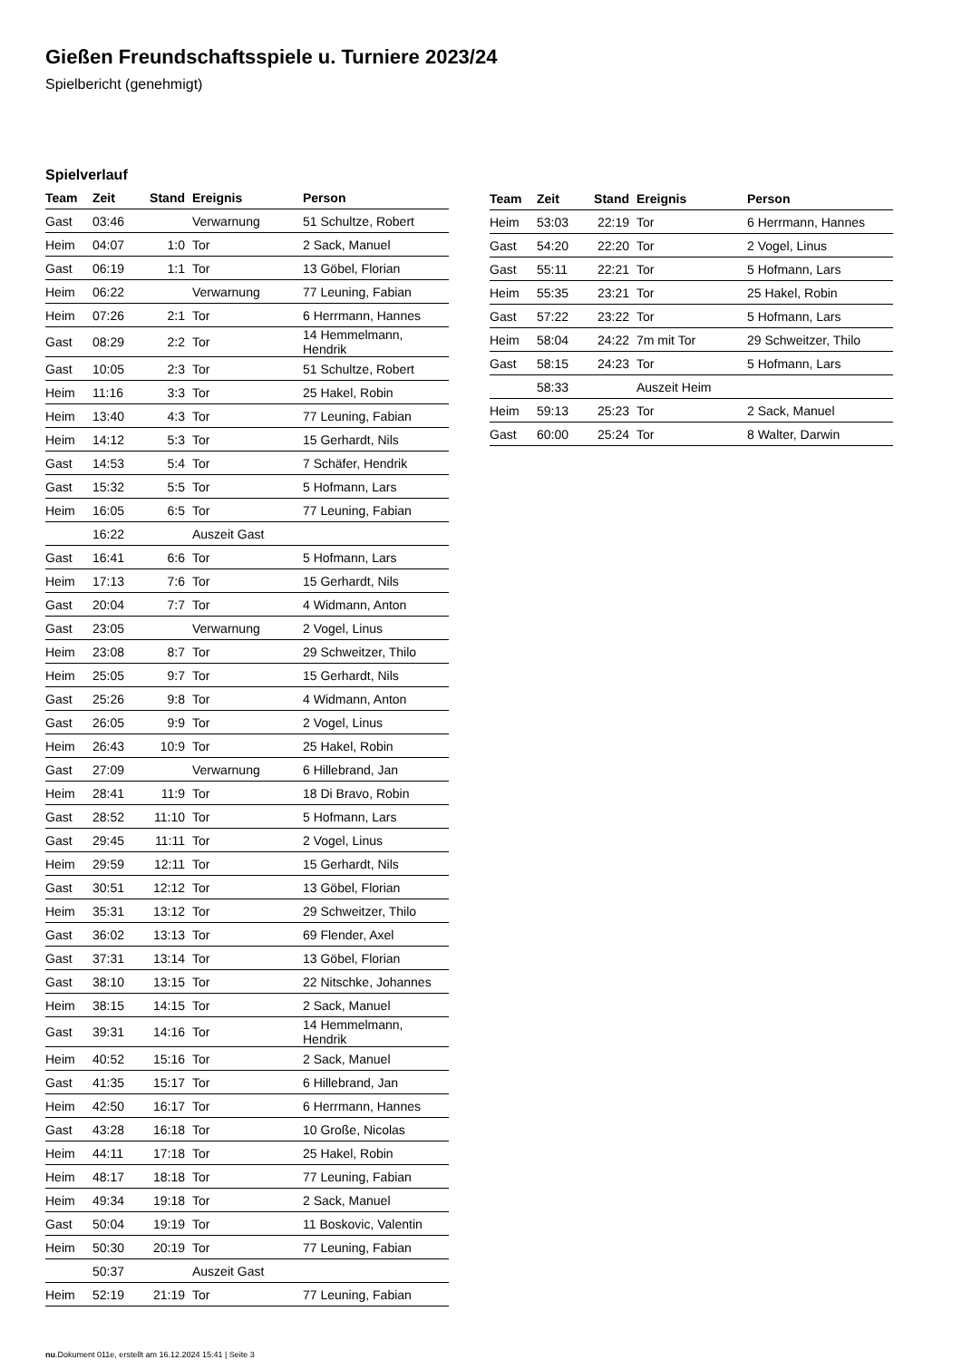Gießen Freundschaftsspiele u. Turniere 2023/24
Spielbericht (genehmigt)
Spielverlauf
| Team | Zeit | Stand | Ereignis | Person |
| --- | --- | --- | --- | --- |
| Gast | 03:46 | | Verwarnung | 51 Schultze, Robert |
| Heim | 04:07 | 1:0 | Tor | 2 Sack, Manuel |
| Gast | 06:19 | 1:1 | Tor | 13 Göbel, Florian |
| Heim | 06:22 | | Verwarnung | 77 Leuning, Fabian |
| Heim | 07:26 | 2:1 | Tor | 6 Herrmann, Hannes |
| Gast | 08:29 | 2:2 | Tor | 14 Hemmelmann, Hendrik |
| Gast | 10:05 | 2:3 | Tor | 51 Schultze, Robert |
| Heim | 11:16 | 3:3 | Tor | 25 Hakel, Robin |
| Heim | 13:40 | 4:3 | Tor | 77 Leuning, Fabian |
| Heim | 14:12 | 5:3 | Tor | 15 Gerhardt, Nils |
| Gast | 14:53 | 5:4 | Tor | 7 Schäfer, Hendrik |
| Gast | 15:32 | 5:5 | Tor | 5 Hofmann, Lars |
| Heim | 16:05 | 6:5 | Tor | 77 Leuning, Fabian |
| | 16:22 | | Auszeit Gast | |
| Gast | 16:41 | 6:6 | Tor | 5 Hofmann, Lars |
| Heim | 17:13 | 7:6 | Tor | 15 Gerhardt, Nils |
| Gast | 20:04 | 7:7 | Tor | 4 Widmann, Anton |
| Gast | 23:05 | | Verwarnung | 2 Vogel, Linus |
| Heim | 23:08 | 8:7 | Tor | 29 Schweitzer, Thilo |
| Heim | 25:05 | 9:7 | Tor | 15 Gerhardt, Nils |
| Gast | 25:26 | 9:8 | Tor | 4 Widmann, Anton |
| Gast | 26:05 | 9:9 | Tor | 2 Vogel, Linus |
| Heim | 26:43 | 10:9 | Tor | 25 Hakel, Robin |
| Gast | 27:09 | | Verwarnung | 6 Hillebrand, Jan |
| Heim | 28:41 | 11:9 | Tor | 18 Di Bravo, Robin |
| Gast | 28:52 | 11:10 | Tor | 5 Hofmann, Lars |
| Gast | 29:45 | 11:11 | Tor | 2 Vogel, Linus |
| Heim | 29:59 | 12:11 | Tor | 15 Gerhardt, Nils |
| Gast | 30:51 | 12:12 | Tor | 13 Göbel, Florian |
| Heim | 35:31 | 13:12 | Tor | 29 Schweitzer, Thilo |
| Gast | 36:02 | 13:13 | Tor | 69 Flender, Axel |
| Gast | 37:31 | 13:14 | Tor | 13 Göbel, Florian |
| Gast | 38:10 | 13:15 | Tor | 22 Nitschke, Johannes |
| Heim | 38:15 | 14:15 | Tor | 2 Sack, Manuel |
| Gast | 39:31 | 14:16 | Tor | 14 Hemmelmann, Hendrik |
| Heim | 40:52 | 15:16 | Tor | 2 Sack, Manuel |
| Gast | 41:35 | 15:17 | Tor | 6 Hillebrand, Jan |
| Heim | 42:50 | 16:17 | Tor | 6 Herrmann, Hannes |
| Gast | 43:28 | 16:18 | Tor | 10 Große, Nicolas |
| Heim | 44:11 | 17:18 | Tor | 25 Hakel, Robin |
| Heim | 48:17 | 18:18 | Tor | 77 Leuning, Fabian |
| Heim | 49:34 | 19:18 | Tor | 2 Sack, Manuel |
| Gast | 50:04 | 19:19 | Tor | 11 Boskovic, Valentin |
| Heim | 50:30 | 20:19 | Tor | 77 Leuning, Fabian |
| | 50:37 | | Auszeit Gast | |
| Heim | 52:19 | 21:19 | Tor | 77 Leuning, Fabian |
| Team | Zeit | Stand | Ereignis | Person |
| --- | --- | --- | --- | --- |
| Heim | 53:03 | 22:19 | Tor | 6 Herrmann, Hannes |
| Gast | 54:20 | 22:20 | Tor | 2 Vogel, Linus |
| Gast | 55:11 | 22:21 | Tor | 5 Hofmann, Lars |
| Heim | 55:35 | 23:21 | Tor | 25 Hakel, Robin |
| Gast | 57:22 | 23:22 | Tor | 5 Hofmann, Lars |
| Heim | 58:04 | 24:22 | 7m mit Tor | 29 Schweitzer, Thilo |
| Gast | 58:15 | 24:23 | Tor | 5 Hofmann, Lars |
| | 58:33 | | Auszeit Heim | |
| Heim | 59:13 | 25:23 | Tor | 2 Sack, Manuel |
| Gast | 60:00 | 25:24 | Tor | 8 Walter, Darwin |
nu.Dokument 011e, erstellt am 16.12.2024 15:41 | Seite 3